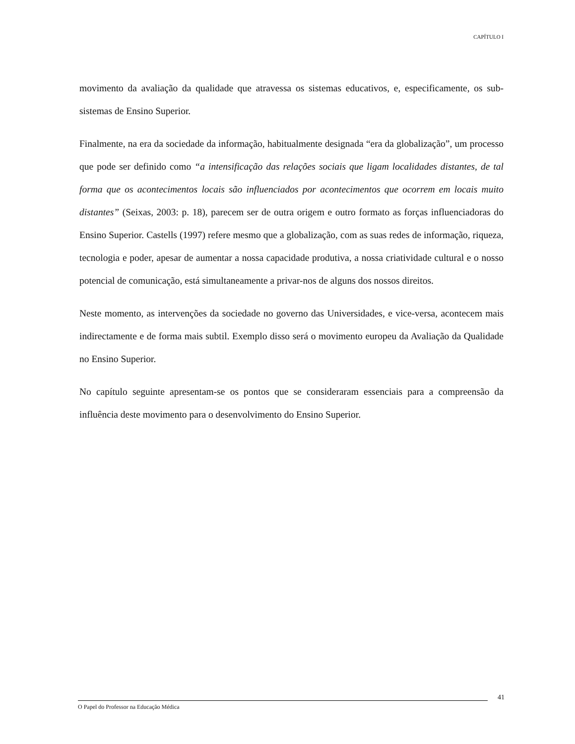CAPÍTULO I
movimento da avaliação da qualidade que atravessa os sistemas educativos, e, especificamente, os sub-sistemas de Ensino Superior.
Finalmente, na era da sociedade da informação, habitualmente designada “era da globalização”, um processo que pode ser definido como “a intensificação das relações sociais que ligam localidades distantes, de tal forma que os acontecimentos locais são influenciados por acontecimentos que ocorrem em locais muito distantes” (Seixas, 2003: p. 18), parecem ser de outra origem e outro formato as forças influenciadoras do Ensino Superior. Castells (1997) refere mesmo que a globalização, com as suas redes de informação, riqueza, tecnologia e poder, apesar de aumentar a nossa capacidade produtiva, a nossa criatividade cultural e o nosso potencial de comunicação, está simultaneamente a privar-nos de alguns dos nossos direitos.
Neste momento, as intervenções da sociedade no governo das Universidades, e vice-versa, acontecem mais indirectamente e de forma mais subtil. Exemplo disso será o movimento europeu da Avaliação da Qualidade no Ensino Superior.
No capítulo seguinte apresentam-se os pontos que se consideraram essenciais para a compreensão da influência deste movimento para o desenvolvimento do Ensino Superior.
41
O Papel do Professor na Educação Médica